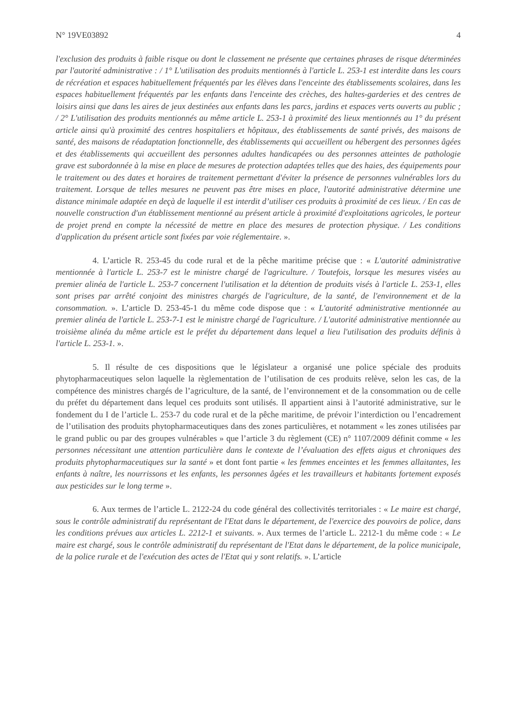N° 19VE03892 4
l'exclusion des produits à faible risque ou dont le classement ne présente que certaines phrases de risque déterminées par l'autorité administrative : / 1° L'utilisation des produits mentionnés à l'article L. 253-1 est interdite dans les cours de récréation et espaces habituellement fréquentés par les élèves dans l'enceinte des établissements scolaires, dans les espaces habituellement fréquentés par les enfants dans l'enceinte des crèches, des haltes-garderies et des centres de loisirs ainsi que dans les aires de jeux destinées aux enfants dans les parcs, jardins et espaces verts ouverts au public ; / 2° L'utilisation des produits mentionnés au même article L. 253-1 à proximité des lieux mentionnés au 1° du présent article ainsi qu'à proximité des centres hospitaliers et hôpitaux, des établissements de santé privés, des maisons de santé, des maisons de réadaptation fonctionnelle, des établissements qui accueillent ou hébergent des personnes âgées et des établissements qui accueillent des personnes adultes handicapées ou des personnes atteintes de pathologie grave est subordonnée à la mise en place de mesures de protection adaptées telles que des haies, des équipements pour le traitement ou des dates et horaires de traitement permettant d'éviter la présence de personnes vulnérables lors du traitement. Lorsque de telles mesures ne peuvent pas être mises en place, l'autorité administrative détermine une distance minimale adaptée en deçà de laquelle il est interdit d’utiliser ces produits à proximité de ces lieux. / En cas de nouvelle construction d'un établissement mentionné au présent article à proximité d'exploitations agricoles, le porteur de projet prend en compte la nécessité de mettre en place des mesures de protection physique. / Les conditions d'application du présent article sont fixées par voie réglementaire. ».
4. L’article R. 253-45 du code rural et de la pêche maritime précise que : « L'autorité administrative mentionnée à l'article L. 253-7 est le ministre chargé de l'agriculture. / Toutefois, lorsque les mesures visées au premier alinéa de l'article L. 253-7 concernent l'utilisation et la détention de produits visés à l'article L. 253-1, elles sont prises par arrêté conjoint des ministres chargés de l'agriculture, de la santé, de l'environnement et de la consommation. ». L’article D. 253-45-1 du même code dispose que : « L'autorité administrative mentionnée au premier alinéa de l'article L. 253-7-1 est le ministre chargé de l'agriculture. / L'autorité administrative mentionnée au troisième alinéa du même article est le préfet du département dans lequel a lieu l'utilisation des produits définis à l'article L. 253-1. ».
5. Il résulte de ces dispositions que le législateur a organisé une police spéciale des produits phytopharmaceutiques selon laquelle la règlementation de l’utilisation de ces produits relève, selon les cas, de la compétence des ministres chargés de l’agriculture, de la santé, de l’environnement et de la consommation ou de celle du préfet du département dans lequel ces produits sont utilisés. Il appartient ainsi à l’autorité administrative, sur le fondement du I de l’article L. 253-7 du code rural et de la pêche maritime, de prévoir l’interdiction ou l’encadrement de l’utilisation des produits phytopharmaceutiques dans des zones particulières, et notamment « les zones utilisées par le grand public ou par des groupes vulnérables » que l’article 3 du règlement (CE) n° 1107/2009 définit comme « les personnes nécessitant une attention particulière dans le contexte de l’évaluation des effets aigus et chroniques des produits phytopharmaceutiques sur la santé » et dont font partie « les femmes enceintes et les femmes allaitantes, les enfants à naître, les nourrissons et les enfants, les personnes âgées et les travailleurs et habitants fortement exposés aux pesticides sur le long terme ».
6. Aux termes de l’article L. 2122-24 du code général des collectivités territoriales : « Le maire est chargé, sous le contrôle administratif du représentant de l'Etat dans le département, de l'exercice des pouvoirs de police, dans les conditions prévues aux articles L. 2212-1 et suivants. ». Aux termes de l’article L. 2212-1 du même code : « Le maire est chargé, sous le contrôle administratif du représentant de l'Etat dans le département, de la police municipale, de la police rurale et de l'exécution des actes de l'Etat qui y sont relatifs. ». L’article